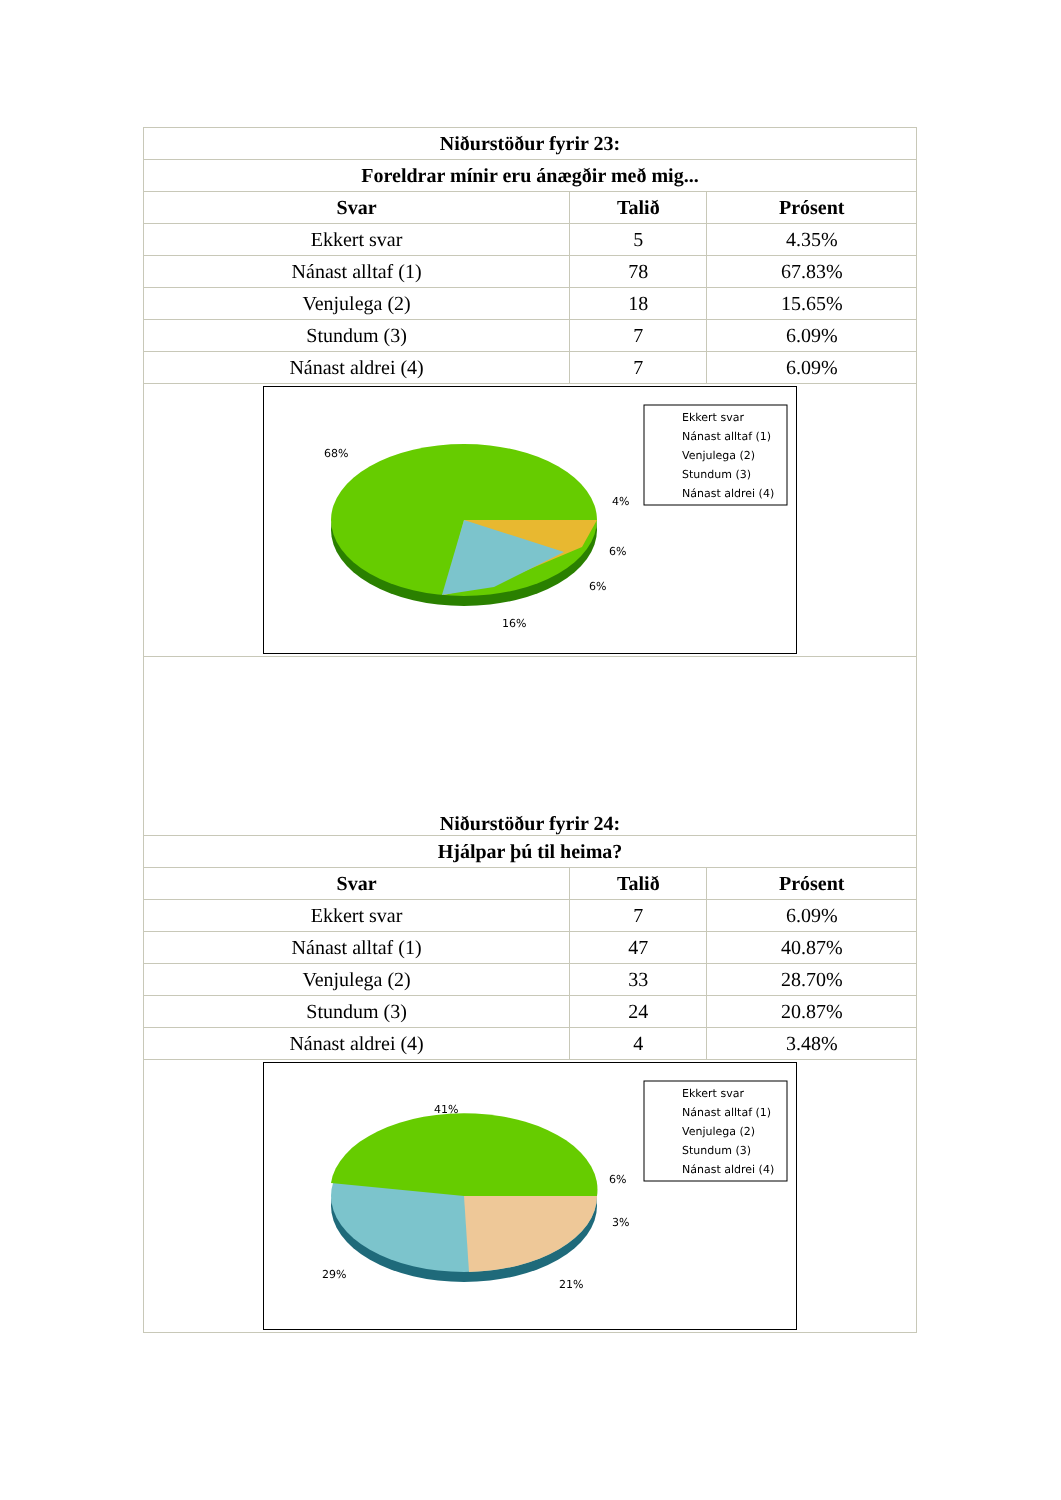| Niðurstöður fyrir 23: | | |
| --- | --- | --- |
| Foreldrar mínir eru ánægðir með mig... | | |
| Svar | Talið | Prósent |
| Ekkert svar | 5 | 4.35% |
| Nánast alltaf (1) | 78 | 67.83% |
| Venjulega (2) | 18 | 15.65% |
| Stundum (3) | 7 | 6.09% |
| Nánast aldrei (4) | 7 | 6.09% |
| 68% 4% 6% 6% 16% Ekkert svar Nánast alltaf (1) Venjulega (2) Stundum (3) Nánast aldrei (4) | | |
| Niðurstöður fyrir 24: | | |
| Hjálpar þú til heima? | | |
| Svar | Talið | Prósent |
| Ekkert svar | 7 | 6.09% |
| Nánast alltaf (1) | 47 | 40.87% |
| Venjulega (2) | 33 | 28.70% |
| Stundum (3) | 24 | 20.87% |
| Nánast aldrei (4) | 4 | 3.48% |
| 41% 6% 3% 29% 21% Ekkert svar Nánast alltaf (1) Venjulega (2) Stundum (3) Nánast aldrei (4) | | |